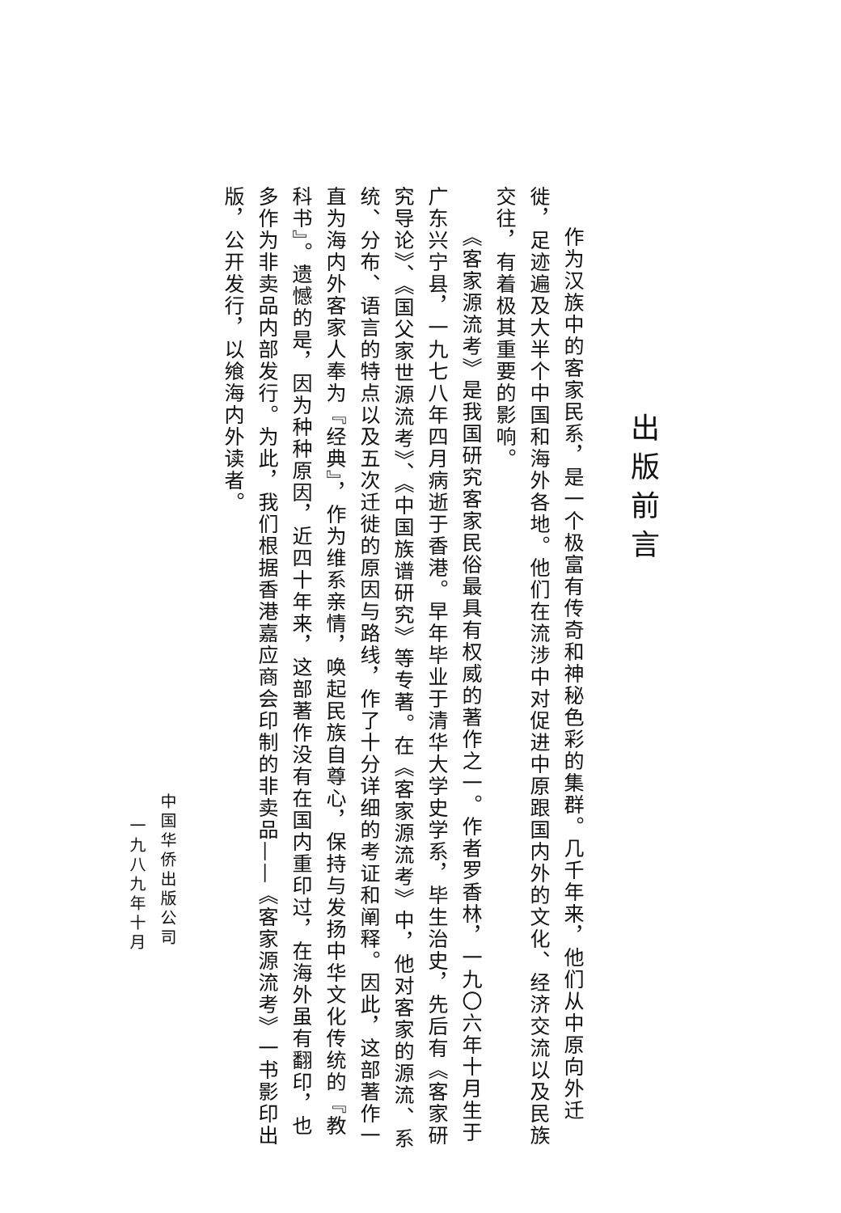出版前言
作为汉族中的客家民系，是一个极富有传奇和神秘色彩的集群。几千年来，他们从中原向外迁徙，足迹遍及大半个中国和海外各地。他们在流涉中对促进中原跟国内外的文化、经济交流以及民族交往，有着极其重要的影响。
《客家源流考》是我国研究客家民俗最具有权威的著作之一。作者罗香林，一九〇六年十月生于广东兴宁县，一九七八年四月病逝于香港。早年毕业于清华大学史学系，毕生治史，先后有《客家研究导论》、《国父家世源流考》、《中国族谱研究》等专著。在《客家源流考》中，他对客家的源流、系统、分布、语言的特点以及五次迁徙的原因与路线，作了十分详细的考证和阐释。因此，这部著作一直为海内外客家人奉为『经典』，作为维系亲情，唤起民族自尊心，保持与发扬中华文化传统的『教科书』。遗憾的是，因为种种原因，近四十年来，这部著作没有在国内重印过，在海外虽有翻印，也多作为非卖品内部发行。为此，我们根据香港嘉应商会印制的非卖品——《客家源流考》一书影印出版，公开发行，以飨海内外读者。
中国华侨出版公司
一九八九年十月